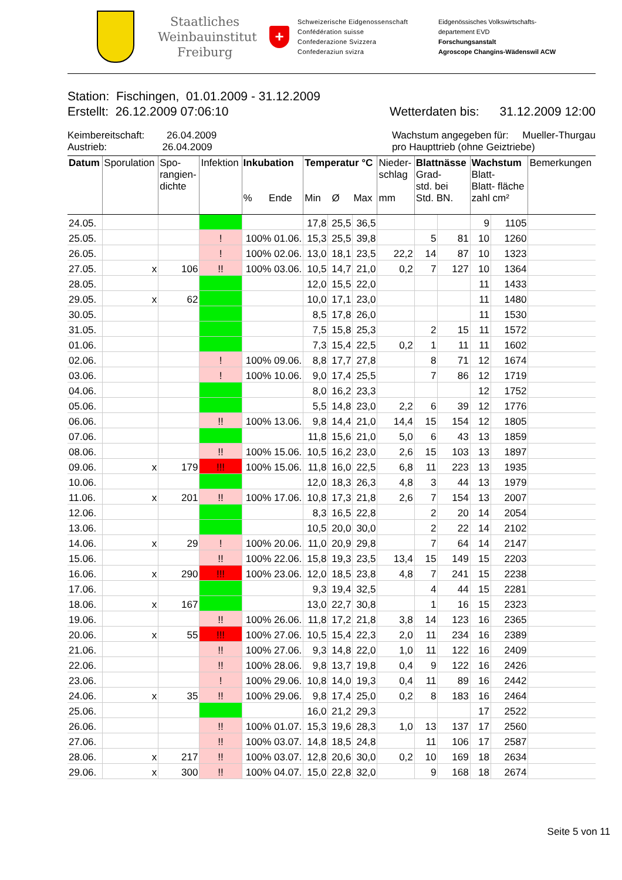Staatliches
Weinbauinstitut
Freiburg
+
Schweizerische Eidgenossenschaft
Confédération suisse
Confederazione Svizzera
Confederaziun svizra
Eidgenössisches Volkswirtschafts-
departement EVD
Forschungsanstalt
Agroscope Changins-Wädenswil ACW
Station: Fischingen, 01.01.2009 - 31.12.2009
Erstellt: 26.12.2009 07:06:10 Wetterdaten bis: 31.12.2009 12:00
Keimbereitschaft: 26.04.2009
Austrieb: 26.04.2009
Wachstum angegeben für: Mueller-Thurgau
pro Haupttrieb (ohne Geiztriebe)
| Datum | Sporulation | Spo- rangien- dichte | Infektion | Inkubation % Ende | Temperatur °C Min Ø Max | | | Nieder- schlag mm | Blattnässe Grad- std. bei Std. BN. | | Wachstum Blatt- Blatt- fläche zahl cm² | | Bemerkungen |
| --- | --- | --- | --- | --- | --- | --- | --- | --- | --- | --- | --- | --- | --- |
| 24.05. | | | | | 17,8 | 25,5 | 36,5 | | | | 9 | 1105 | |
| 25.05. | | | ! | 100% 01.06. | 15,3 | 25,5 | 39,8 | | 5 | 81 | 10 | 1260 | |
| 26.05. | | | ! | 100% 02.06. | 13,0 | 18,1 | 23,5 | 22,2 | 14 | 87 | 10 | 1323 | |
| 27.05. | x | 106 | !! | 100% 03.06. | 10,5 | 14,7 | 21,0 | 0,2 | 7 | 127 | 10 | 1364 | |
| 28.05. | | | | | 12,0 | 15,5 | 22,0 | | | | 11 | 1433 | |
| 29.05. | x | 62 | | | 10,0 | 17,1 | 23,0 | | | | 11 | 1480 | |
| 30.05. | | | | | 8,5 | 17,8 | 26,0 | | | | 11 | 1530 | |
| 31.05. | | | | | 7,5 | 15,8 | 25,3 | | 2 | 15 | 11 | 1572 | |
| 01.06. | | | | | 7,3 | 15,4 | 22,5 | 0,2 | 1 | 11 | 11 | 1602 | |
| 02.06. | | | ! | 100% 09.06. | 8,8 | 17,7 | 27,8 | | 8 | 71 | 12 | 1674 | |
| 03.06. | | | ! | 100% 10.06. | 9,0 | 17,4 | 25,5 | | 7 | 86 | 12 | 1719 | |
| 04.06. | | | | | 8,0 | 16,2 | 23,3 | | | | 12 | 1752 | |
| 05.06. | | | | | 5,5 | 14,8 | 23,0 | 2,2 | 6 | 39 | 12 | 1776 | |
| 06.06. | | | !! | 100% 13.06. | 9,8 | 14,4 | 21,0 | 14,4 | 15 | 154 | 12 | 1805 | |
| 07.06. | | | | | 11,8 | 15,6 | 21,0 | 5,0 | 6 | 43 | 13 | 1859 | |
| 08.06. | | | !! | 100% 15.06. | 10,5 | 16,2 | 23,0 | 2,6 | 15 | 103 | 13 | 1897 | |
| 09.06. | x | 179 | !!! | 100% 15.06. | 11,8 | 16,0 | 22,5 | 6,8 | 11 | 223 | 13 | 1935 | |
| 10.06. | | | | | 12,0 | 18,3 | 26,3 | 4,8 | 3 | 44 | 13 | 1979 | |
| 11.06. | x | 201 | !! | 100% 17.06. | 10,8 | 17,3 | 21,8 | 2,6 | 7 | 154 | 13 | 2007 | |
| 12.06. | | | | | 8,3 | 16,5 | 22,8 | | 2 | 20 | 14 | 2054 | |
| 13.06. | | | | | 10,5 | 20,0 | 30,0 | | 2 | 22 | 14 | 2102 | |
| 14.06. | x | 29 | ! | 100% 20.06. | 11,0 | 20,9 | 29,8 | | 7 | 64 | 14 | 2147 | |
| 15.06. | | | !! | 100% 22.06. | 15,8 | 19,3 | 23,5 | 13,4 | 15 | 149 | 15 | 2203 | |
| 16.06. | x | 290 | !!! | 100% 23.06. | 12,0 | 18,5 | 23,8 | 4,8 | 7 | 241 | 15 | 2238 | |
| 17.06. | | | | | 9,3 | 19,4 | 32,5 | | 4 | 44 | 15 | 2281 | |
| 18.06. | x | 167 | | | 13,0 | 22,7 | 30,8 | | 1 | 16 | 15 | 2323 | |
| 19.06. | | | !! | 100% 26.06. | 11,8 | 17,2 | 21,8 | 3,8 | 14 | 123 | 16 | 2365 | |
| 20.06. | x | 55 | !!! | 100% 27.06. | 10,5 | 15,4 | 22,3 | 2,0 | 11 | 234 | 16 | 2389 | |
| 21.06. | | | !! | 100% 27.06. | 9,3 | 14,8 | 22,0 | 1,0 | 11 | 122 | 16 | 2409 | |
| 22.06. | | | !! | 100% 28.06. | 9,8 | 13,7 | 19,8 | 0,4 | 9 | 122 | 16 | 2426 | |
| 23.06. | | | ! | 100% 29.06. | 10,8 | 14,0 | 19,3 | 0,4 | 11 | 89 | 16 | 2442 | |
| 24.06. | x | 35 | !! | 100% 29.06. | 9,8 | 17,4 | 25,0 | 0,2 | 8 | 183 | 16 | 2464 | |
| 25.06. | | | | | 16,0 | 21,2 | 29,3 | | | | 17 | 2522 | |
| 26.06. | | | !! | 100% 01.07. | 15,3 | 19,6 | 28,3 | 1,0 | 13 | 137 | 17 | 2560 | |
| 27.06. | | | !! | 100% 03.07. | 14,8 | 18,5 | 24,8 | | 11 | 106 | 17 | 2587 | |
| 28.06. | x | 217 | !! | 100% 03.07. | 12,8 | 20,6 | 30,0 | 0,2 | 10 | 169 | 18 | 2634 | |
| 29.06. | x | 300 | !! | 100% 04.07. | 15,0 | 22,8 | 32,0 | | 9 | 168 | 18 | 2674 | |
Seite 5 von 11